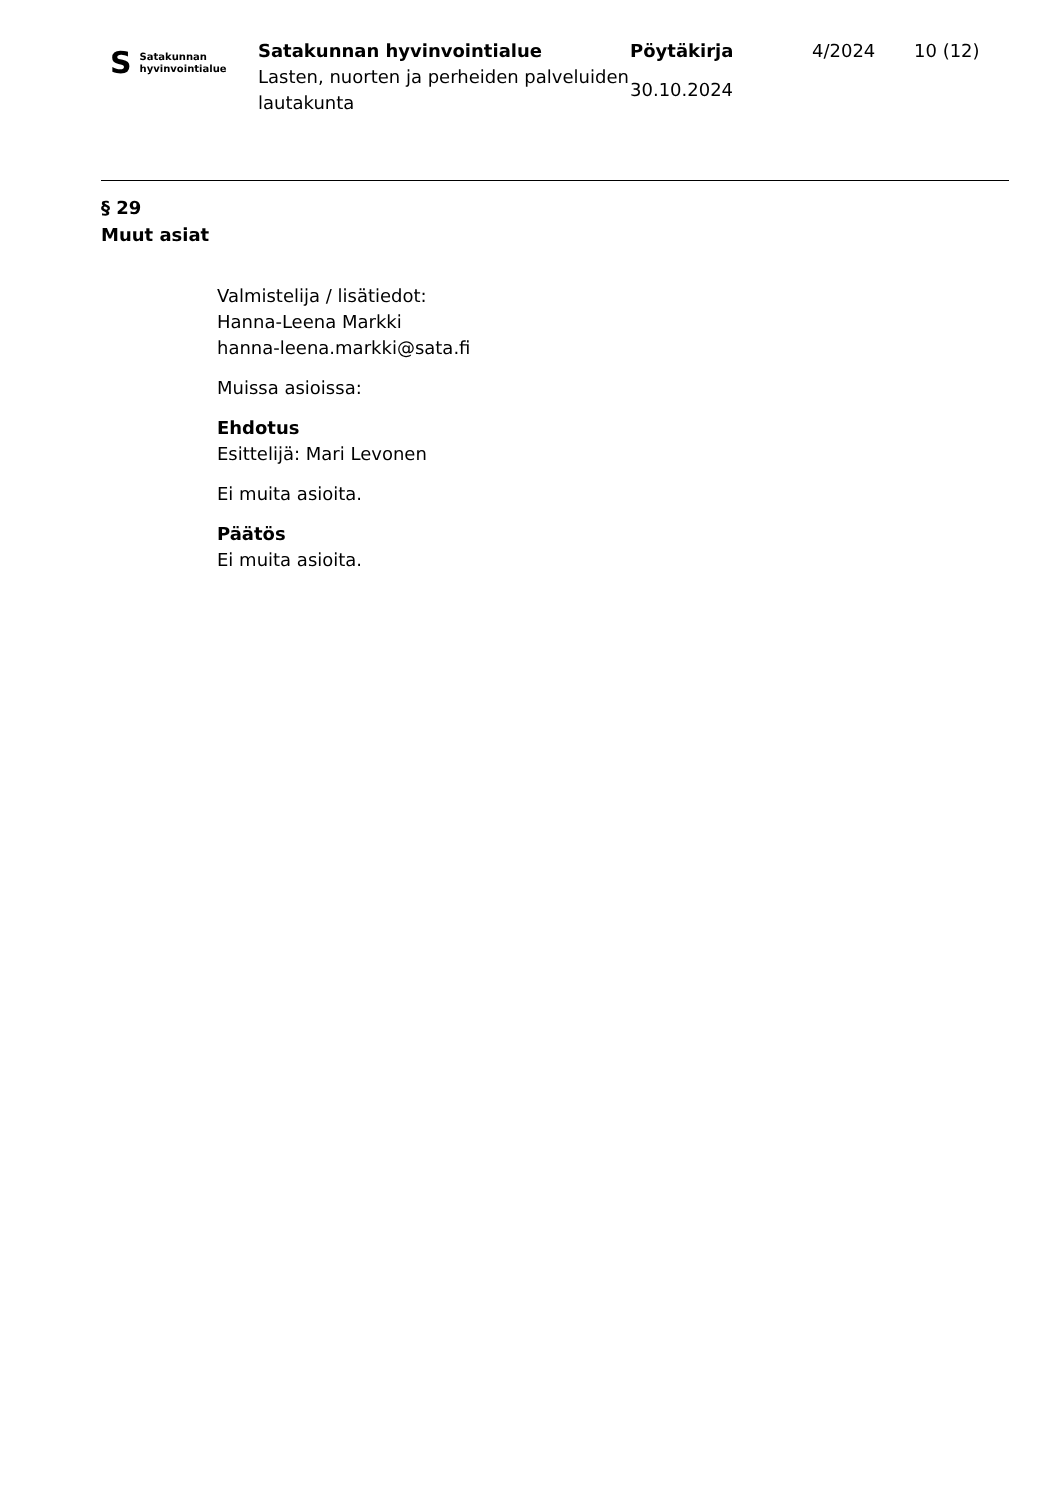S Satakunnan
hyvinvointialue
Satakunnan hyvinvointialue
Lasten, nuorten ja perheiden palveluiden lautakunta
Pöytäkirja
30.10.2024
4/2024 10 (12)
§ 29
Muut asiat
Valmistelija / lisätiedot:
Hanna-Leena Markki
hanna-leena.markki@sata.fi
Muissa asioissa:
Ehdotus
Esittelijä: Mari Levonen
Ei muita asioita.
Päätös
Ei muita asioita.